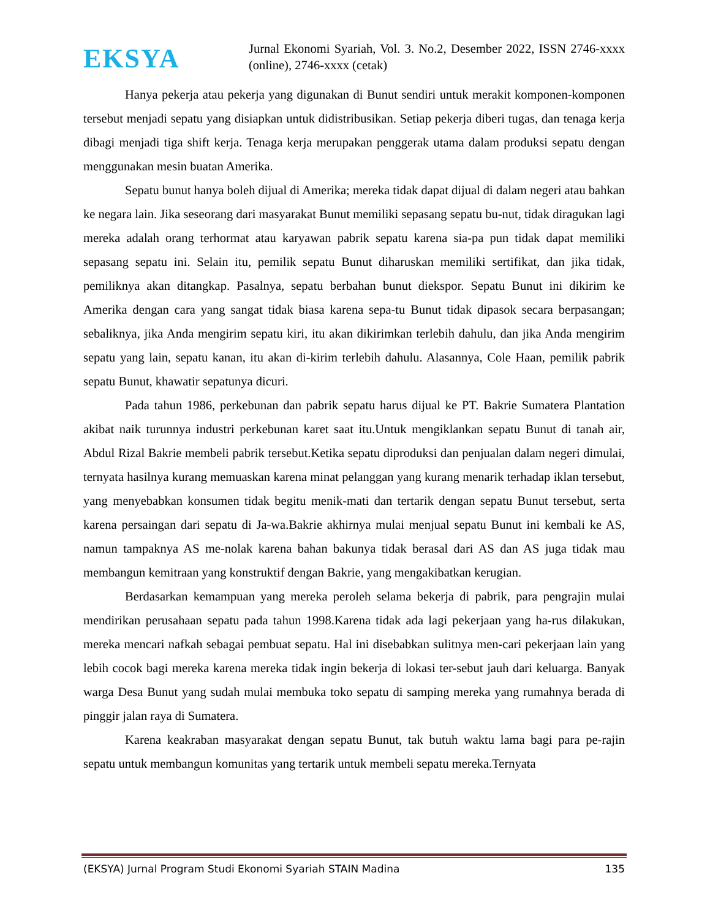EKSYA
Jurnal Ekonomi Syariah, Vol. 3. No.2, Desember 2022, ISSN 2746-xxxx (online), 2746-xxxx (cetak)
Hanya pekerja atau pekerja yang digunakan di Bunut sendiri untuk merakit komponen-komponen tersebut menjadi sepatu yang disiapkan untuk didistribusikan. Setiap pekerja diberi tugas, dan tenaga kerja dibagi menjadi tiga shift kerja. Tenaga kerja merupakan penggerak utama dalam produksi sepatu dengan menggunakan mesin buatan Amerika.
Sepatu bunut hanya boleh dijual di Amerika; mereka tidak dapat dijual di dalam negeri atau bahkan ke negara lain. Jika seseorang dari masyarakat Bunut memiliki sepasang sepatu bu-nut, tidak diragukan lagi mereka adalah orang terhormat atau karyawan pabrik sepatu karena sia-pa pun tidak dapat memiliki sepasang sepatu ini. Selain itu, pemilik sepatu Bunut diharuskan memiliki sertifikat, dan jika tidak, pemiliknya akan ditangkap. Pasalnya, sepatu berbahan bunut diekspor. Sepatu Bunut ini dikirim ke Amerika dengan cara yang sangat tidak biasa karena sepa-tu Bunut tidak dipasok secara berpasangan; sebaliknya, jika Anda mengirim sepatu kiri, itu akan dikirimkan terlebih dahulu, dan jika Anda mengirim sepatu yang lain, sepatu kanan, itu akan di-kirim terlebih dahulu. Alasannya, Cole Haan, pemilik pabrik sepatu Bunut, khawatir sepatunya dicuri.
Pada tahun 1986, perkebunan dan pabrik sepatu harus dijual ke PT. Bakrie Sumatera Plantation akibat naik turunnya industri perkebunan karet saat itu.Untuk mengiklankan sepatu Bunut di tanah air, Abdul Rizal Bakrie membeli pabrik tersebut.Ketika sepatu diproduksi dan penjualan dalam negeri dimulai, ternyata hasilnya kurang memuaskan karena minat pelanggan yang kurang menarik terhadap iklan tersebut, yang menyebabkan konsumen tidak begitu menik-mati dan tertarik dengan sepatu Bunut tersebut, serta karena persaingan dari sepatu di Ja-wa.Bakrie akhirnya mulai menjual sepatu Bunut ini kembali ke AS, namun tampaknya AS me-nolak karena bahan bakunya tidak berasal dari AS dan AS juga tidak mau membangun kemitraan yang konstruktif dengan Bakrie, yang mengakibatkan kerugian.
Berdasarkan kemampuan yang mereka peroleh selama bekerja di pabrik, para pengrajin mulai mendirikan perusahaan sepatu pada tahun 1998.Karena tidak ada lagi pekerjaan yang ha-rus dilakukan, mereka mencari nafkah sebagai pembuat sepatu. Hal ini disebabkan sulitnya men-cari pekerjaan lain yang lebih cocok bagi mereka karena mereka tidak ingin bekerja di lokasi ter-sebut jauh dari keluarga. Banyak warga Desa Bunut yang sudah mulai membuka toko sepatu di samping mereka yang rumahnya berada di pinggir jalan raya di Sumatera.
Karena keakraban masyarakat dengan sepatu Bunut, tak butuh waktu lama bagi para pe-rajin sepatu untuk membangun komunitas yang tertarik untuk membeli sepatu mereka.Ternyata
(EKSYA) Jurnal Program Studi Ekonomi Syariah STAIN Madina 135